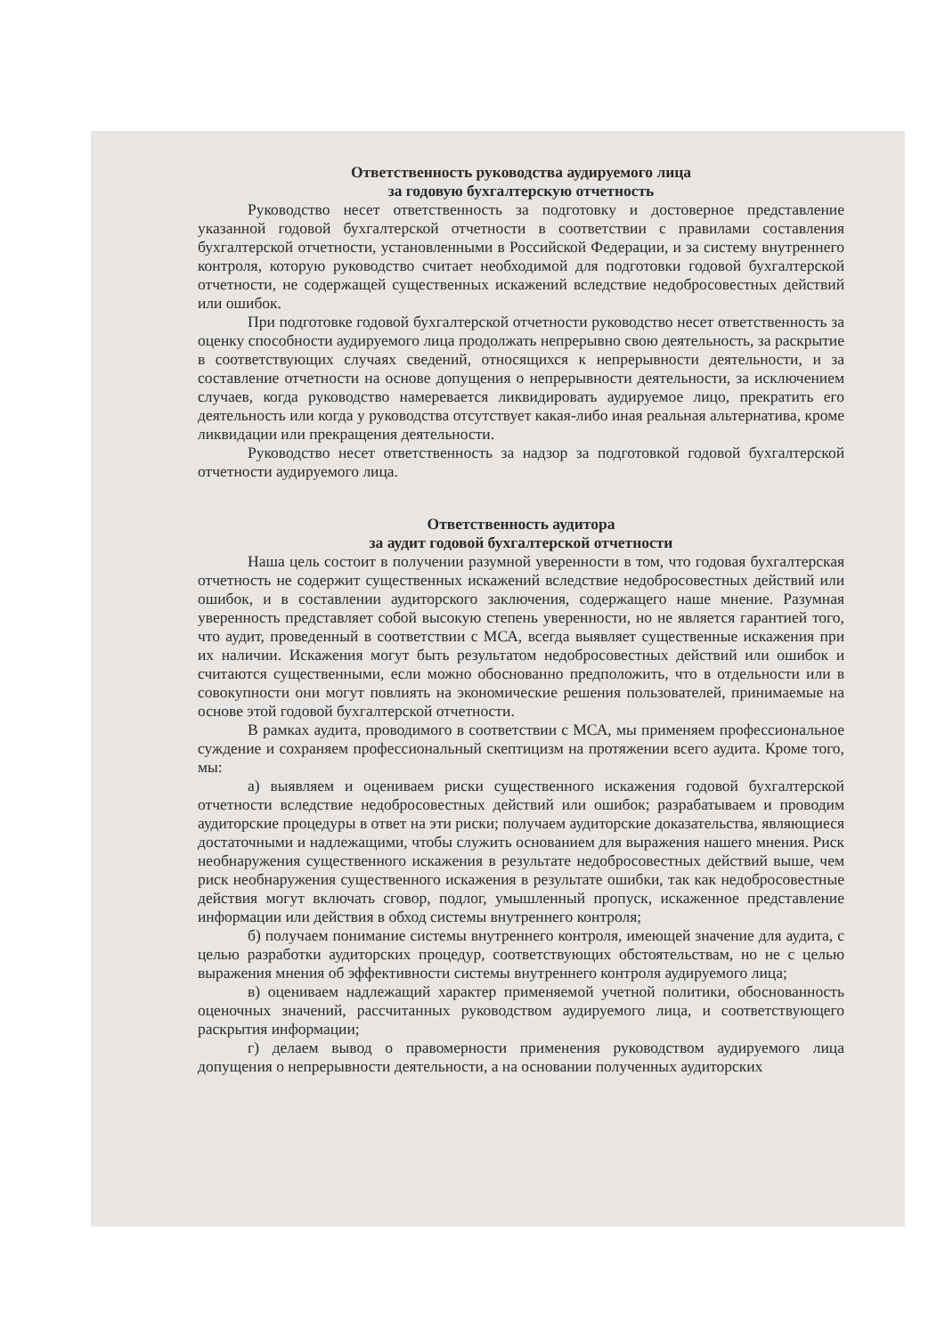Ответственность руководства аудируемого лица
за годовую бухгалтерскую отчетность
Руководство несет ответственность за подготовку и достоверное представление указанной годовой бухгалтерской отчетности в соответствии с правилами составления бухгалтерской отчетности, установленными в Российской Федерации, и за систему внутреннего контроля, которую руководство считает необходимой для подготовки годовой бухгалтерской отчетности, не содержащей существенных искажений вследствие недобросовестных действий или ошибок.
При подготовке годовой бухгалтерской отчетности руководство несет ответственность за оценку способности аудируемого лица продолжать непрерывно свою деятельность, за раскрытие в соответствующих случаях сведений, относящихся к непрерывности деятельности, и за составление отчетности на основе допущения о непрерывности деятельности, за исключением случаев, когда руководство намеревается ликвидировать аудируемое лицо, прекратить его деятельность или когда у руководства отсутствует какая-либо иная реальная альтернатива, кроме ликвидации или прекращения деятельности.
Руководство несет ответственность за надзор за подготовкой годовой бухгалтерской отчетности аудируемого лица.
Ответственность аудитора
за аудит годовой бухгалтерской отчетности
Наша цель состоит в получении разумной уверенности в том, что годовая бухгалтерская отчетность не содержит существенных искажений вследствие недобросовестных действий или ошибок, и в составлении аудиторского заключения, содержащего наше мнение. Разумная уверенность представляет собой высокую степень уверенности, но не является гарантией того, что аудит, проведенный в соответствии с МСА, всегда выявляет существенные искажения при их наличии. Искажения могут быть результатом недобросовестных действий или ошибок и считаются существенными, если можно обоснованно предположить, что в отдельности или в совокупности они могут повлиять на экономические решения пользователей, принимаемые на основе этой годовой бухгалтерской отчетности.
В рамках аудита, проводимого в соответствии с МСА, мы применяем профессиональное суждение и сохраняем профессиональный скептицизм на протяжении всего аудита. Кроме того, мы:
а) выявляем и оцениваем риски существенного искажения годовой бухгалтерской отчетности вследствие недобросовестных действий или ошибок; разрабатываем и проводим аудиторские процедуры в ответ на эти риски; получаем аудиторские доказательства, являющиеся достаточными и надлежащими, чтобы служить основанием для выражения нашего мнения. Риск необнаружения существенного искажения в результате недобросовестных действий выше, чем риск необнаружения существенного искажения в результате ошибки, так как недобросовестные действия могут включать сговор, подлог, умышленный пропуск, искаженное представление информации или действия в обход системы внутреннего контроля;
б) получаем понимание системы внутреннего контроля, имеющей значение для аудита, с целью разработки аудиторских процедур, соответствующих обстоятельствам, но не с целью выражения мнения об эффективности системы внутреннего контроля аудируемого лица;
в) оцениваем надлежащий характер применяемой учетной политики, обоснованность оценочных значений, рассчитанных руководством аудируемого лица, и соответствующего раскрытия информации;
г) делаем вывод о правомерности применения руководством аудируемого лица допущения о непрерывности деятельности, а на основании полученных аудиторских